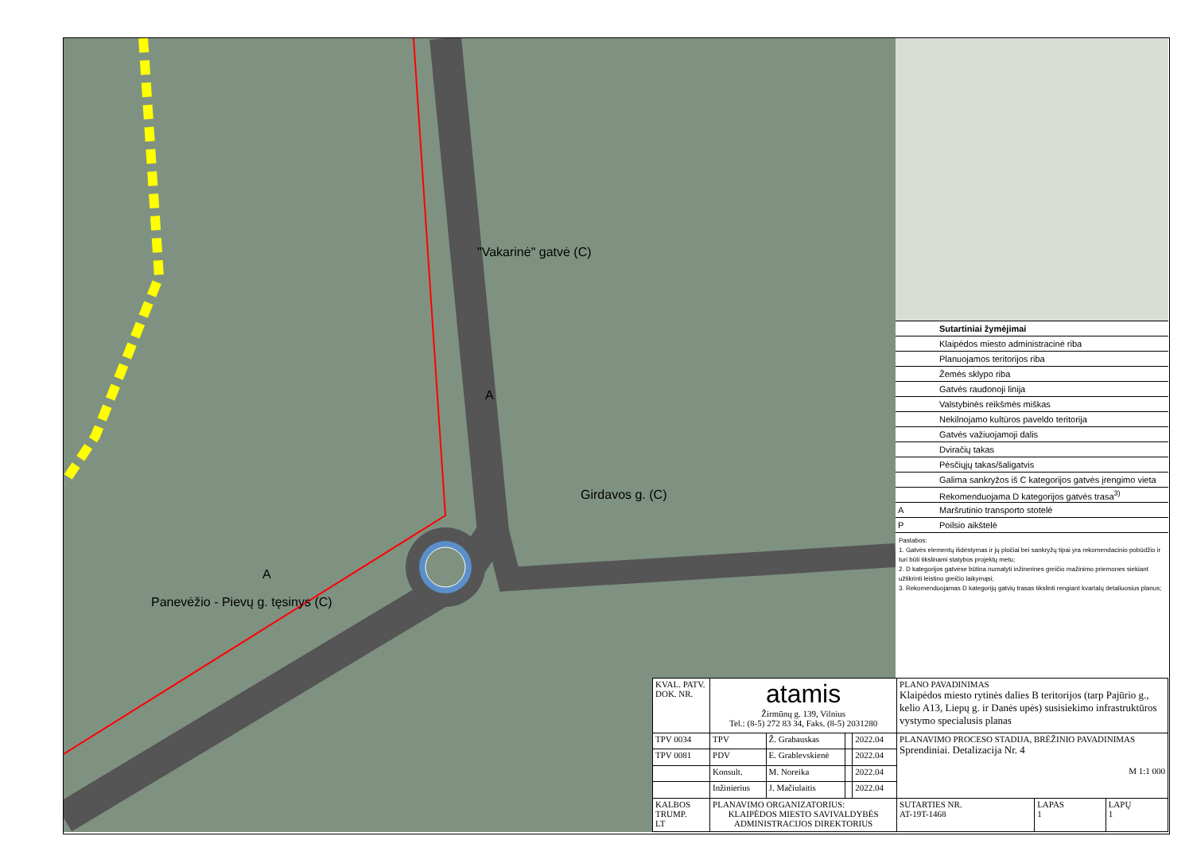Girdavos g. (C)
"Vakarinė" gatvė (C)
Panevėžio - Pievų g. tęsinys (C)
A
A
| | Sutartiniai žymėjimai |
| | Klaipėdos miesto administracinė riba |
| | Planuojamos teritorijos riba |
| | Žemės sklypo riba |
| | Gatvės raudonoji linija |
| | Valstybinės reikšmės miškas |
| | Nekilnojamo kultūros paveldo teritorija |
| | Gatvės važiuojamoji dalis |
| | Dviračių takas |
| | Pėsčiųjų takas/šaligatvis |
| | Galima sankryžos iš C kategorijos gatvės įrengimo vieta |
| | Rekomenduojama D kategorijos gatvės trasa<sup>3)</sup> |
| A | Maršrutinio transporto stotelė |
| P | Poilsio aikštelė |
Pastabos:
1. Gatvės elementų išdėstymas ir jų pločiai bei sankryžų tipai yra rekomendacinio pobūdžio ir turi būti tikslinami statybos projektų metu;
2. D kategorijos gatvėse būtina numatyti inžinerines greičio mažinimo priemones siekiant užtikrinti leistino greičio laikymąsi;
3. Rekomenduojamas D kategorijų gatvių trasas tikslinti rengiant kvartalų detaliuosius planus;
| KVAL. PATV. DOK. NR. | atamis Žirmūnų g. 139, Vilnius Tel.: (8-5) 272 83 34, Faks. (8-5) 2031280 | | | | PLANO PAVADINIMAS Klaipėdos miesto rytinės dalies B teritorijos (tarp Pajūrio g., kelio A13, Liepų g. ir Danės upės) susisiekimo infrastruktūros vystymo specialusis planas | | |
| TPV 0034 | TPV | Ž. Grabauskas | | 2022.04 | PLANAVIMO PROCESO STADIJA, BRĖŽINIO PAVADINIMAS Sprendiniai. Detalizacija Nr. 4 M 1:1 000 | | |
| TPV 0081 | PDV | E. Grablevskienė | | 2022.04 | | | |
| | Konsult. | M. Noreika | | 2022.04 | | | |
| | Inžinierius | J. Mačiulaitis | | 2022.04 | | | |
| KALBOS TRUMP. LT | PLANAVIMO ORGANIZATORIUS: KLAIPĖDOS MIESTO SAVIVALDYBĖS ADMINISTRACIJOS DIREKTORIUS | | | | SUTARTIES NR. AT-19T-1468 | LAPAS 1 | LAPŲ 1 |